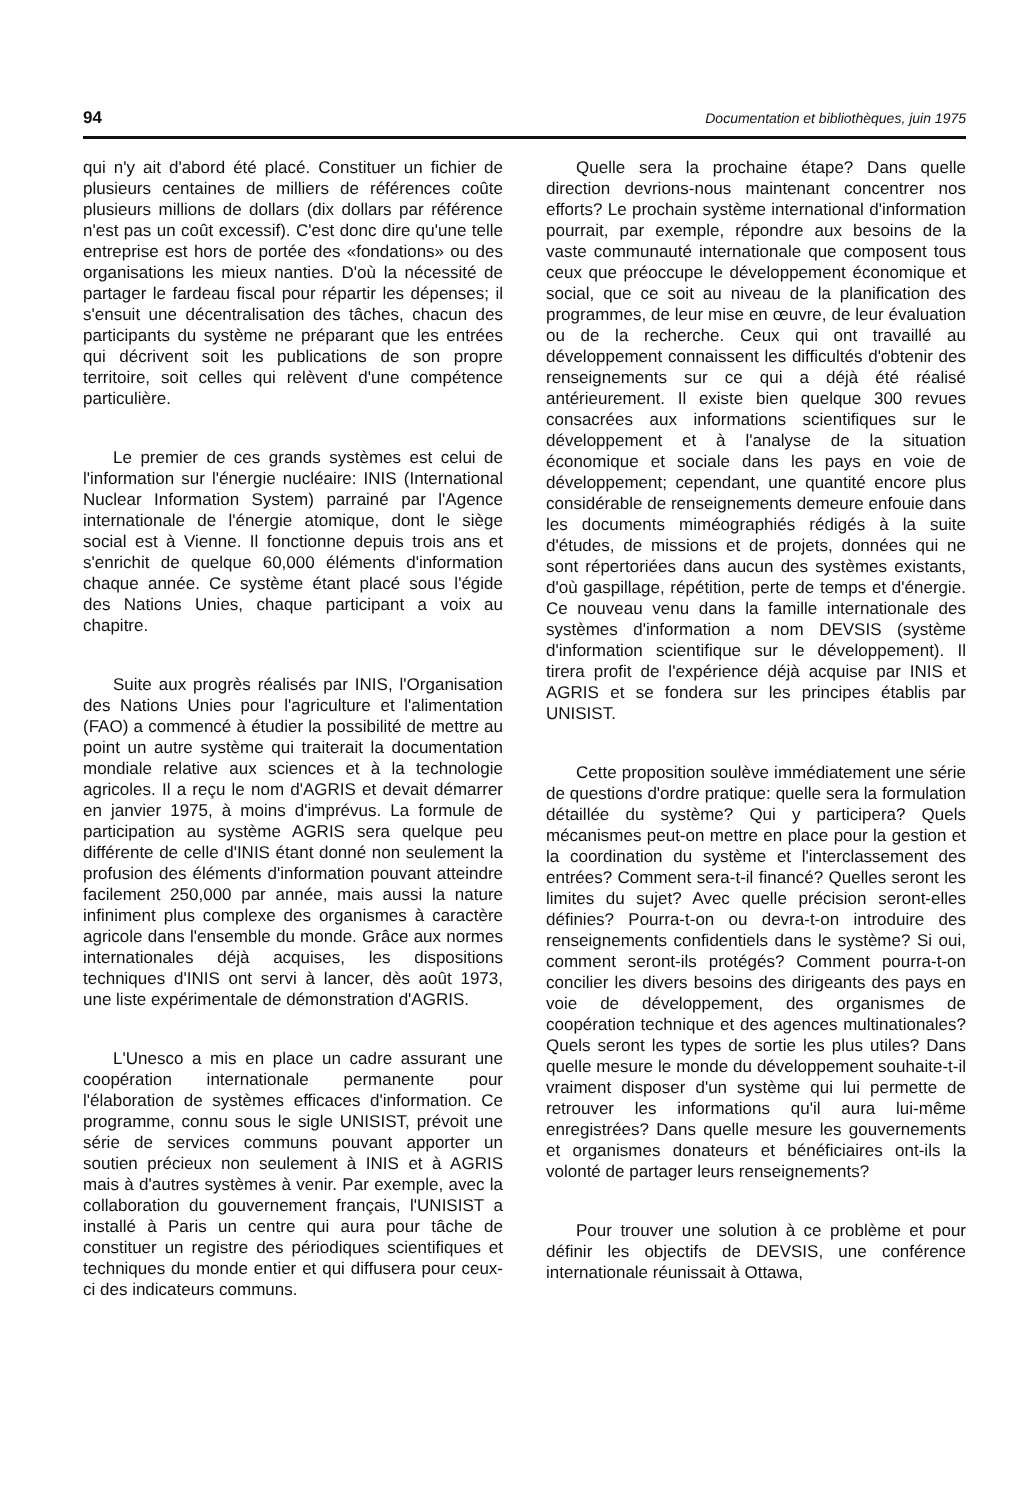94 Documentation et bibliothèques, juin 1975
qui n'y ait d'abord été placé. Constituer un fichier de plusieurs centaines de milliers de références coûte plusieurs millions de dollars (dix dollars par référence n'est pas un coût excessif). C'est donc dire qu'une telle entreprise est hors de portée des «fondations» ou des organisations les mieux nanties. D'où la nécessité de partager le fardeau fiscal pour répartir les dépenses; il s'ensuit une décentralisation des tâches, chacun des participants du système ne préparant que les entrées qui décrivent soit les publications de son propre territoire, soit celles qui relèvent d'une compétence particulière.
Le premier de ces grands systèmes est celui de l'information sur l'énergie nucléaire: INIS (International Nuclear Information System) parrainé par l'Agence internationale de l'énergie atomique, dont le siège social est à Vienne. Il fonctionne depuis trois ans et s'enrichit de quelque 60,000 éléments d'information chaque année. Ce système étant placé sous l'égide des Nations Unies, chaque participant a voix au chapitre.
Suite aux progrès réalisés par INIS, l'Organisation des Nations Unies pour l'agriculture et l'alimentation (FAO) a commencé à étudier la possibilité de mettre au point un autre système qui traiterait la documentation mondiale relative aux sciences et à la technologie agricoles. Il a reçu le nom d'AGRIS et devait démarrer en janvier 1975, à moins d'imprévus. La formule de participation au système AGRIS sera quelque peu différente de celle d'INIS étant donné non seulement la profusion des éléments d'information pouvant atteindre facilement 250,000 par année, mais aussi la nature infiniment plus complexe des organismes à caractère agricole dans l'ensemble du monde. Grâce aux normes internationales déjà acquises, les dispositions techniques d'INIS ont servi à lancer, dès août 1973, une liste expérimentale de démonstration d'AGRIS.
L'Unesco a mis en place un cadre assurant une coopération internationale permanente pour l'élaboration de systèmes efficaces d'information. Ce programme, connu sous le sigle UNISIST, prévoit une série de services communs pouvant apporter un soutien précieux non seulement à INIS et à AGRIS mais à d'autres systèmes à venir. Par exemple, avec la collaboration du gouvernement français, l'UNISIST a installé à Paris un centre qui aura pour tâche de constituer un registre des périodiques scientifiques et techniques du monde entier et qui diffusera pour ceux-ci des indicateurs communs.
Quelle sera la prochaine étape? Dans quelle direction devrions-nous maintenant concentrer nos efforts? Le prochain système international d'information pourrait, par exemple, répondre aux besoins de la vaste communauté internationale que composent tous ceux que préoccupe le développement économique et social, que ce soit au niveau de la planification des programmes, de leur mise en œuvre, de leur évaluation ou de la recherche. Ceux qui ont travaillé au développement connaissent les difficultés d'obtenir des renseignements sur ce qui a déjà été réalisé antérieurement. Il existe bien quelque 300 revues consacrées aux informations scientifiques sur le développement et à l'analyse de la situation économique et sociale dans les pays en voie de développement; cependant, une quantité encore plus considérable de renseignements demeure enfouie dans les documents miméographiés rédigés à la suite d'études, de missions et de projets, données qui ne sont répertoriées dans aucun des systèmes existants, d'où gaspillage, répétition, perte de temps et d'énergie. Ce nouveau venu dans la famille internationale des systèmes d'information a nom DEVSIS (système d'information scientifique sur le développement). Il tirera profit de l'expérience déjà acquise par INIS et AGRIS et se fondera sur les principes établis par UNISIST.
Cette proposition soulève immédiatement une série de questions d'ordre pratique: quelle sera la formulation détaillée du système? Qui y participera? Quels mécanismes peut-on mettre en place pour la gestion et la coordination du système et l'interclassement des entrées? Comment sera-t-il financé? Quelles seront les limites du sujet? Avec quelle précision seront-elles définies? Pourra-t-on ou devra-t-on introduire des renseignements confidentiels dans le système? Si oui, comment seront-ils protégés? Comment pourra-t-on concilier les divers besoins des dirigeants des pays en voie de développement, des organismes de coopération technique et des agences multinationales? Quels seront les types de sortie les plus utiles? Dans quelle mesure le monde du développement souhaite-t-il vraiment disposer d'un système qui lui permette de retrouver les informations qu'il aura lui-même enregistrées? Dans quelle mesure les gouvernements et organismes donateurs et bénéficiaires ont-ils la volonté de partager leurs renseignements?
Pour trouver une solution à ce problème et pour définir les objectifs de DEVSIS, une conférence internationale réunissait à Ottawa,